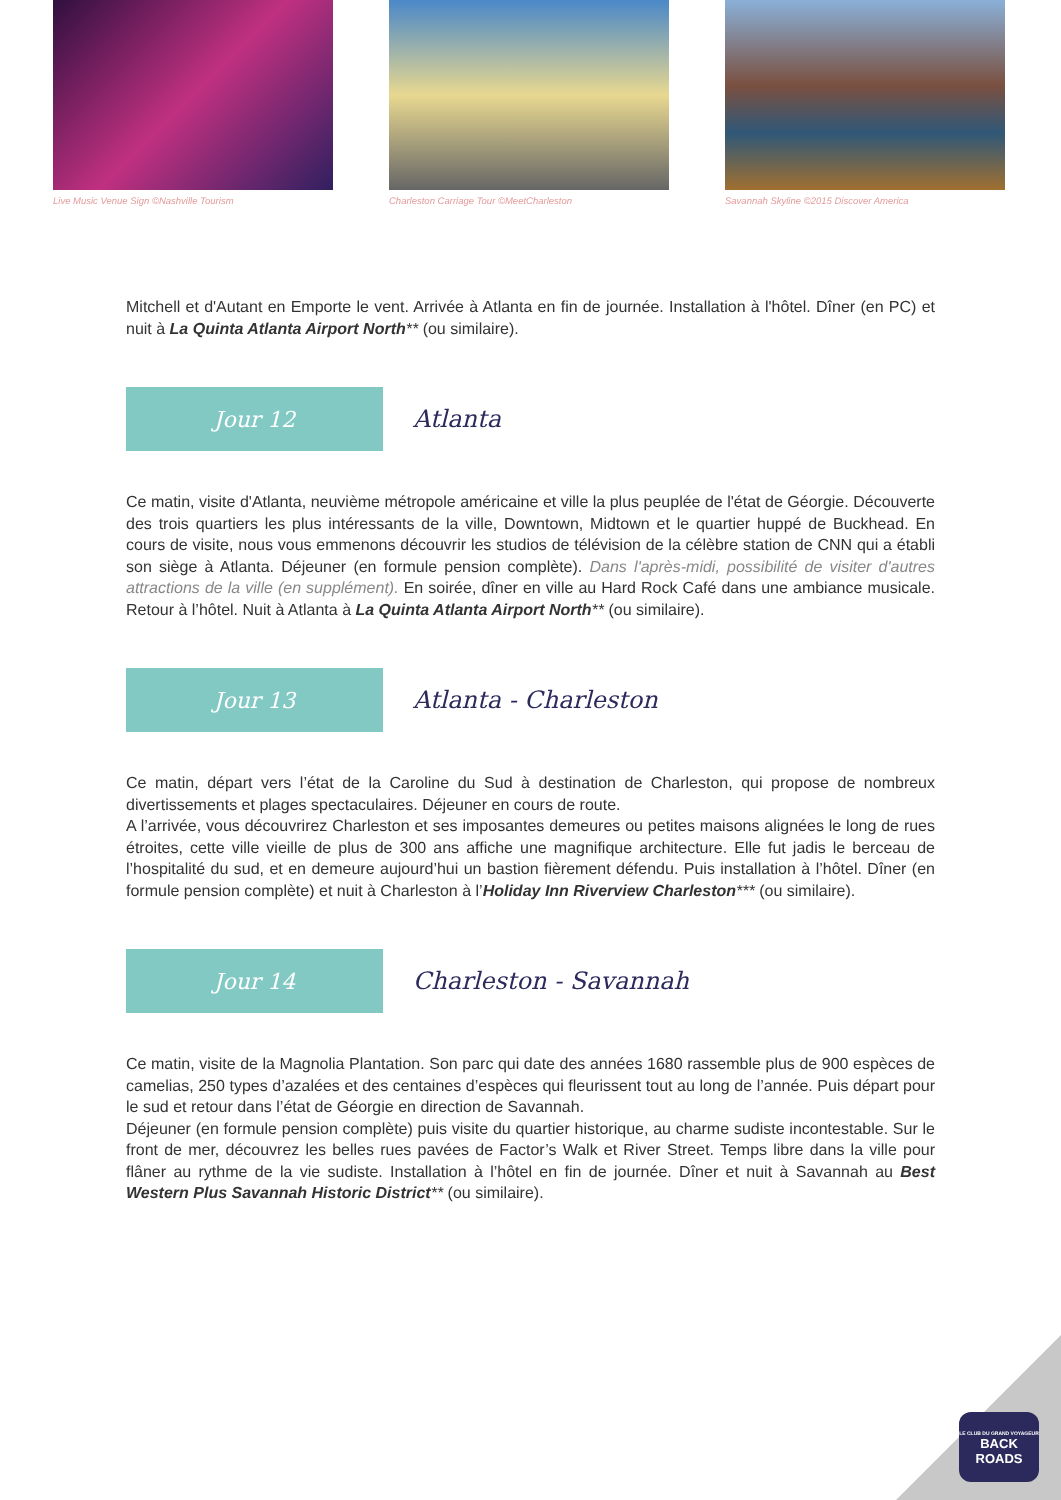Live Music Venue Sign ©Nashville Tourism
Charleston Carriage Tour ©MeetCharleston
Savannah Skyline ©2015 Discover America
Mitchell et d'Autant en Emporte le vent. Arrivée à Atlanta en fin de journée. Installation à l'hôtel. Dîner (en PC) et nuit à La Quinta Atlanta Airport North** (ou similaire).
Jour 12
Atlanta
Ce matin, visite d'Atlanta, neuvième métropole américaine et ville la plus peuplée de l'état de Géorgie. Découverte des trois quartiers les plus intéressants de la ville, Downtown, Midtown et le quartier huppé de Buckhead. En cours de visite, nous vous emmenons découvrir les studios de télévision de la célèbre station de CNN qui a établi son siège à Atlanta. Déjeuner (en formule pension complète). Dans l'après-midi, possibilité de visiter d'autres attractions de la ville (en supplément). En soirée, dîner en ville au Hard Rock Café dans une ambiance musicale. Retour à l’hôtel. Nuit à Atlanta à La Quinta Atlanta Airport North** (ou similaire).
Jour 13
Atlanta - Charleston
Ce matin, départ vers l’état de la Caroline du Sud à destination de Charleston, qui propose de nombreux divertissements et plages spectaculaires. Déjeuner en cours de route.
A l’arrivée, vous découvrirez Charleston et ses imposantes demeures ou petites maisons alignées le long de rues étroites, cette ville vieille de plus de 300 ans affiche une magnifique architecture. Elle fut jadis le berceau de l’hospitalité du sud, et en demeure aujourd’hui un bastion fièrement défendu. Puis installation à l’hôtel. Dîner (en formule pension complète) et nuit à Charleston à l’Holiday Inn Riverview Charleston*** (ou similaire).
Jour 14
Charleston - Savannah
Ce matin, visite de la Magnolia Plantation. Son parc qui date des années 1680 rassemble plus de 900 espèces de camelias, 250 types d’azalées et des centaines d’espèces qui fleurissent tout au long de l’année. Puis départ pour le sud et retour dans l’état de Géorgie en direction de Savannah.
Déjeuner (en formule pension complète) puis visite du quartier historique, au charme sudiste incontestable. Sur le front de mer, découvrez les belles rues pavées de Factor’s Walk et River Street. Temps libre dans la ville pour flâner au rythme de la vie sudiste. Installation à l’hôtel en fin de journée. Dîner et nuit à Savannah au Best Western Plus Savannah Historic District** (ou similaire).
LE CLUB DU GRAND VOYAGEUR
BACK
ROADS